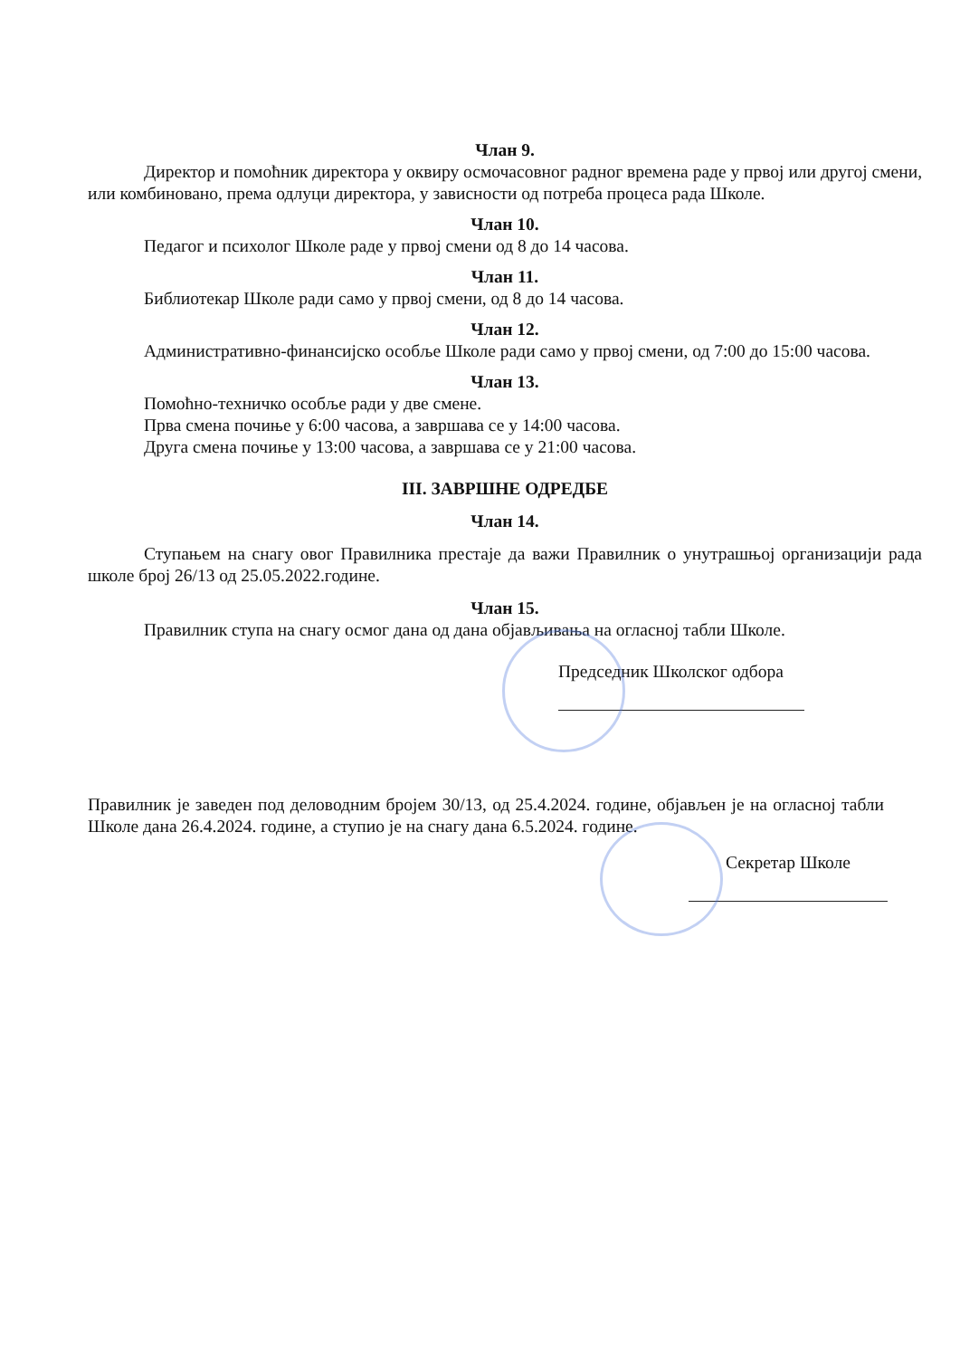Члан 9.
Директор и помоћник директора у оквиру осмочасовног радног времена раде у првој или другој смени, или комбиновано, према одлуци директора, у зависности од потреба процеса рада Школе.
Члан 10.
Педагог и психолог Школе раде у првој смени од 8 до 14 часова.
Члан 11.
Библиотекар Школе ради само у првој смени, од 8 до 14 часова.
Члан 12.
Административно-финансијско особље Школе ради само у првој смени, од 7:00 до 15:00 часова.
Члан 13.
Помоћно-техничко особље ради у две смене.
Прва смена почиње у 6:00 часова, а завршава се у 14:00 часова.
Друга смена почиње у 13:00 часова, а завршава се у 21:00 часова.
III. ЗАВРШНЕ ОДРЕДБЕ
Члан 14.
Ступањем на снагу овог Правилника престаје да важи Правилник о унутрашњој организацији рада школе број 26/13 од 25.05.2022.године.
Члан 15.
Правилник ступа на снагу осмог дана од дана објављивања на огласној табли Школе.
Председник Школског одбора
Правилник је заведен под деловодним бројем 30/13, од 25.4.2024. године, објављен је на огласној табли Школе дана 26.4.2024. године, а ступио је на снагу дана 6.5.2024. године.
Секретар Школе